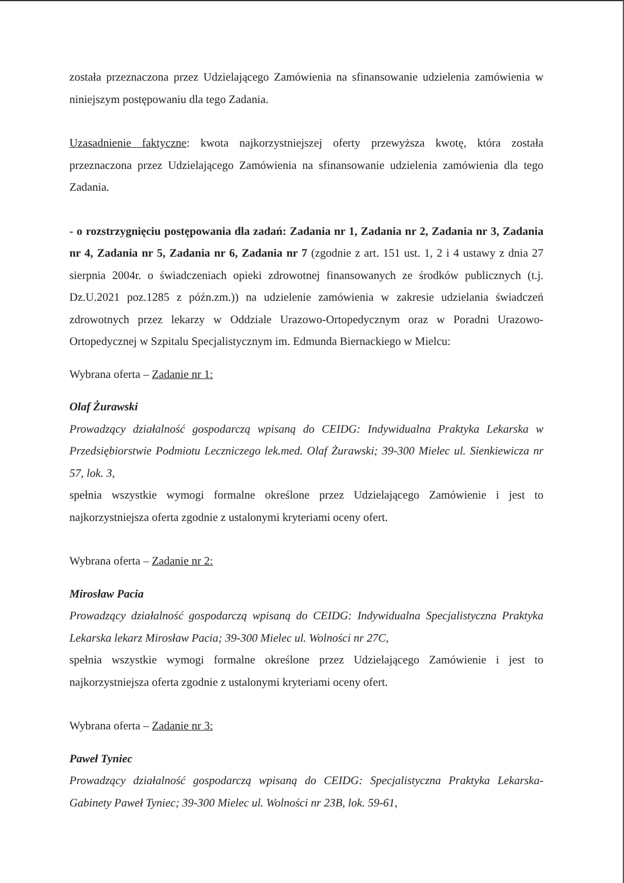została przeznaczona przez Udzielającego Zamówienia na sfinansowanie udzielenia zamówienia w niniejszym postępowaniu dla tego Zadania.
Uzasadnienie faktyczne: kwota najkorzystniejszej oferty przewyższa kwotę, która została przeznaczona przez Udzielającego Zamówienia na sfinansowanie udzielenia zamówienia dla tego Zadania.
- o rozstrzygnięciu postępowania dla zadań: Zadania nr 1, Zadania nr 2, Zadania nr 3, Zadania nr 4, Zadania nr 5, Zadania nr 6, Zadania nr 7 (zgodnie z art. 151 ust. 1, 2 i 4 ustawy z dnia 27 sierpnia 2004r. o świadczeniach opieki zdrowotnej finansowanych ze środków publicznych (t.j. Dz.U.2021 poz.1285 z późn.zm.)) na udzielenie zamówienia w zakresie udzielania świadczeń zdrowotnych przez lekarzy w Oddziale Urazowo-Ortopedycznym oraz w Poradni Urazowo-Ortopedycznej w Szpitalu Specjalistycznym im. Edmunda Biernackiego w Mielcu:
Wybrana oferta – Zadanie nr 1:
Olaf Żurawski
Prowadzący działalność gospodarczą wpisaną do CEIDG: Indywidualna Praktyka Lekarska w Przedsiębiorstwie Podmiotu Leczniczego lek.med. Olaf Żurawski; 39-300 Mielec ul. Sienkiewicza nr 57, lok. 3,
spełnia wszystkie wymogi formalne określone przez Udzielającego Zamówienie i jest to najkorzystniejsza oferta zgodnie z ustalonymi kryteriami oceny ofert.
Wybrana oferta – Zadanie nr 2:
Mirosław Pacia
Prowadzący działalność gospodarczą wpisaną do CEIDG: Indywidualna Specjalistyczna Praktyka Lekarska lekarz Mirosław Pacia; 39-300 Mielec ul. Wolności nr 27C,
spełnia wszystkie wymogi formalne określone przez Udzielającego Zamówienie i jest to najkorzystniejsza oferta zgodnie z ustalonymi kryteriami oceny ofert.
Wybrana oferta – Zadanie nr 3:
Paweł Tyniec
Prowadzący działalność gospodarczą wpisaną do CEIDG: Specjalistyczna Praktyka Lekarska- Gabinety Paweł Tyniec; 39-300 Mielec ul. Wolności nr 23B, lok. 59-61,